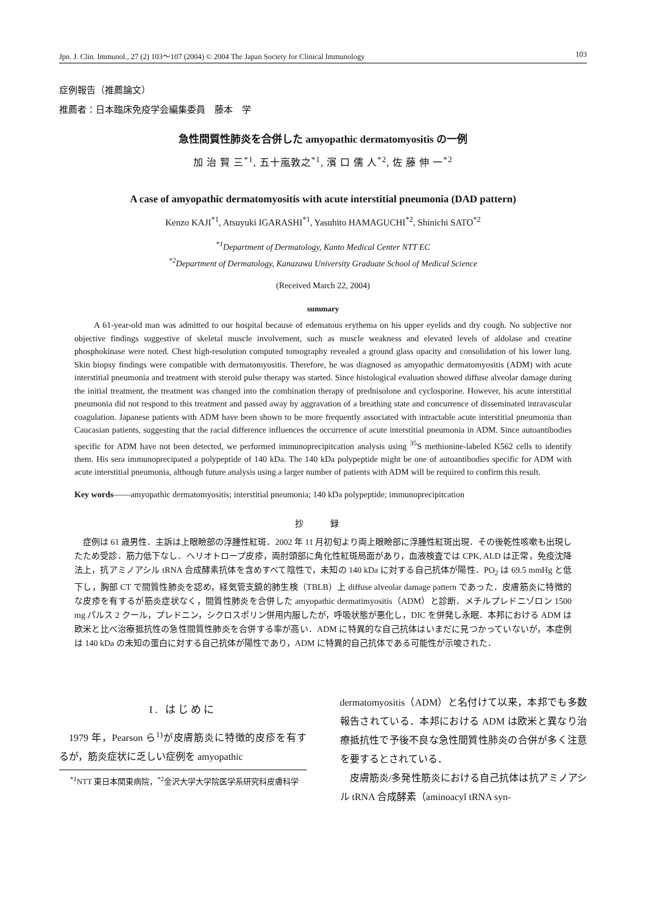Jpn. J. Clin. Immunol., 27 (2) 103～107 (2004) © 2004 The Japan Society for Clinical Immunology 103
症例報告（推薦論文）
推薦者：日本臨床免疫学会編集委員　藤本　学
急性間質性肺炎を合併した amyopathic dermatomyositis の一例
加 治 賢 三<sup>*1</sup>, 五十嵐敦之<sup>*1</sup>, 濱 口 儒 人<sup>*2</sup>, 佐 藤 伸 一<sup>*2</sup>
A case of amyopathic dermatomyositis with acute interstitial pneumonia (DAD pattern)
Kenzo KAJI<sup>*1</sup>, Atsuyuki IGARASHI<sup>*1</sup>, Yasuhito HAMAGUCHI<sup>*2</sup>, Shinichi SATO<sup>*2</sup>
<sup>*1</sup>Department of Dermatology, Kanto Medical Center NTT EC
<sup>*2</sup>Department of Dermatology, Kanazawa University Graduate School of Medical Science
(Received March 22, 2004)
summary
A 61-year-old man was admitted to our hospital because of edematous erythema on his upper eyelids and dry cough. No subjective nor objective findings suggestive of skeletal muscle involvement, such as muscle weakness and elevated levels of aldolase and creatine phosphokinase were noted. Chest high-resolution computed tomography revealed a ground glass opacity and consolidation of his lower lung. Skin biopsy findings were compatible with dermatomyositis. Therefore, he was diagnosed as amyopathic dermatomyositis (ADM) with acute interstitial pneumonia and treatment with steroid pulse therapy was started. Since histological evaluation showed diffuse alveolar damage during the initial treatment, the treatment was changed into the combination therapy of prednisolone and cyclosporine. However, his acute interstitial pneumonia did not respond to this treatment and passed away by aggravation of a breathing state and concurrence of disseminated intravascular coagulation. Japanese patients with ADM have been shown to be more frequently associated with intractable acute interstitial pneumonia than Caucasian patients, suggesting that the racial difference influences the occurrence of acute interstitial pneumonia in ADM. Since autoantibodies specific for ADM have not been detected, we performed immunoprecipitcation analysis using <sup>35</sup>S methionine-labeled K562 cells to identify them. His sera immunoprecipated a polypeptide of 140 kDa. The 140 kDa polypeptide might be one of autoantibodies specific for ADM with acute interstitial pneumonia, although future analysis using a larger number of patients with ADM will be required to confirm this result.
Key words――amyopathic dermatomyositis; interstitial pneumonia; 140 kDa polypeptide; immunoprecipitcation
抄 録
症例は 61 歳男性．主訴は上眼瞼部の浮腫性紅斑．2002 年 11 月初旬より両上眼瞼部に浮腫性紅斑出現．その後乾性咳嗽も出現したため受診．筋力低下なし．ヘリオトロープ皮疹，両肘頭部に角化性紅斑局面があり，血液検査では CPK, ALD は正常，免疫沈降法上，抗アミノアシル tRNA 合成酵素抗体を含めすべて陰性で，未知の 140 kDa に対する自己抗体が陽性．PO<sub>2</sub> は 69.5 mmHg と低下し，胸部 CT で間質性肺炎を認め，経気管支鏡的肺生検（TBLB）上 diffuse alveolar damage pattern であった．皮膚筋炎に特徴的な皮疹を有するが筋炎症状なく，間質性肺炎を合併した amyopathic dermatimyositis（ADM）と診断．メチルプレドニゾロン 1500 mg パルス 2 クール，プレドニン，シクロスポリン併用内服したが，呼吸状態が悪化し，DIC を併発し永眠．本邦における ADM は欧米と比べ治療抵抗性の急性間質性肺炎を合併する率が高い．ADM に特異的な自己抗体はいまだに見つかっていないが，本症例は 140 kDa の未知の蛋白に対する自己抗体が陽性であり，ADM に特異的自己抗体である可能性が示唆された．
I. はじめに
1979 年，Pearson ら<sup>1)</sup>が皮膚筋炎に特徴的皮疹を有するが，筋炎症状に乏しい症例を amyopathic
<sup>*1</sup>NTT 東日本関東病院，<sup>*2</sup>金沢大学大学院医学系研究科皮膚科学
dermatomyositis（ADM）と名付けて以来，本邦でも多数報告されている．本邦における ADM は欧米と異なり治療抵抗性で予後不良な急性間質性肺炎の合併が多く注意を要するとされている．
皮膚筋炎/多発性筋炎における自己抗体は抗アミノアシル tRNA 合成酵素（aminoacyl tRNA syn-